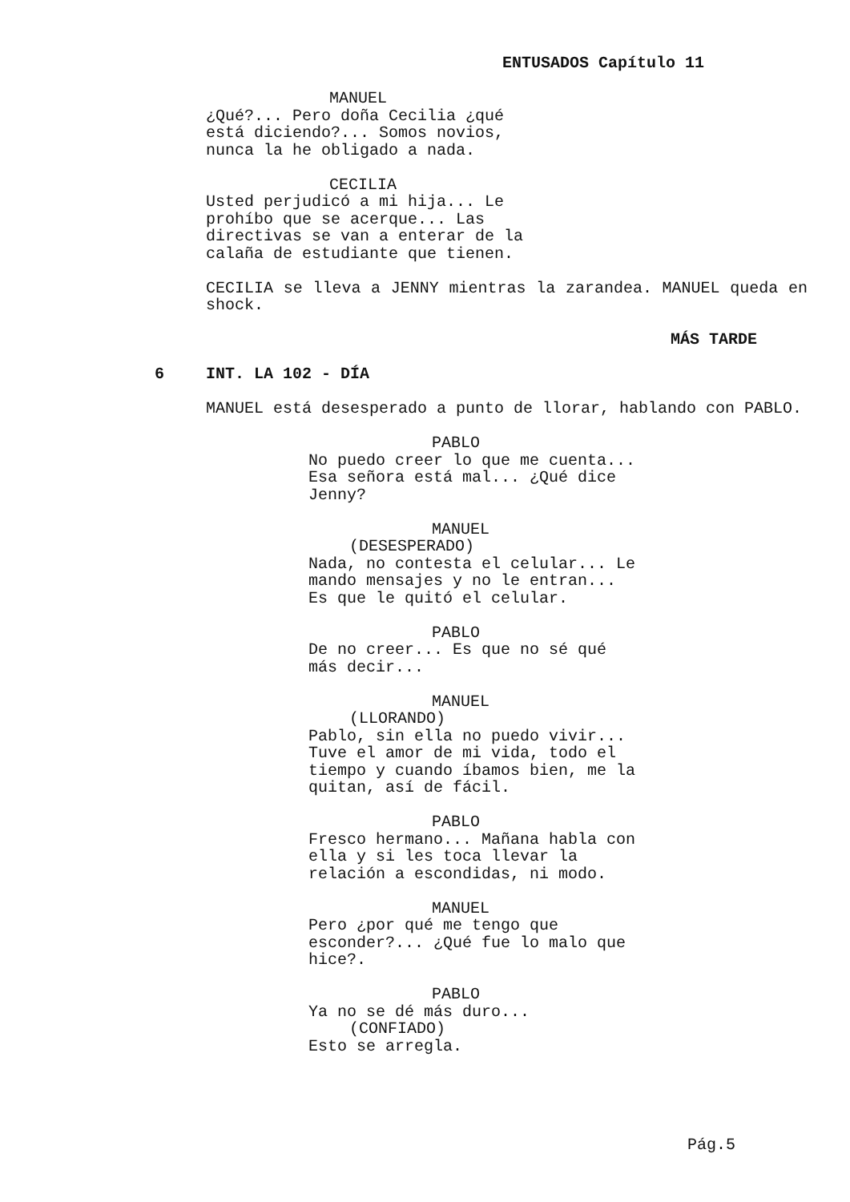ENTUSADOS Capítulo 11
MANUEL
¿Qué?... Pero doña Cecilia ¿qué
está diciendo?... Somos novios,
nunca la he obligado a nada.
CECILIA
Usted perjudicó a mi hija... Le
prohíbo que se acerque... Las
directivas se van a enterar de la
calaña de estudiante que tienen.
CECILIA se lleva a JENNY mientras la zarandea. MANUEL queda en shock.
MÁS TARDE
6 INT. LA 102 - DÍA
MANUEL está desesperado a punto de llorar, hablando con PABLO.
PABLO
No puedo creer lo que me cuenta...
Esa señora está mal... ¿Qué dice
Jenny?
MANUEL
(DESESPERADO)
Nada, no contesta el celular... Le
mando mensajes y no le entran...
Es que le quitó el celular.
PABLO
De no creer... Es que no sé qué
más decir...
MANUEL
(LLORANDO)
Pablo, sin ella no puedo vivir...
Tuve el amor de mi vida, todo el
tiempo y cuando íbamos bien, me la
quitan, así de fácil.
PABLO
Fresco hermano... Mañana habla con
ella y si les toca llevar la
relación a escondidas, ni modo.
MANUEL
Pero ¿por qué me tengo que
esconder?... ¿Qué fue lo malo que
hice?.
PABLO
Ya no se dé más duro...
(CONFIADO)
Esto se arregla.
Pág.5